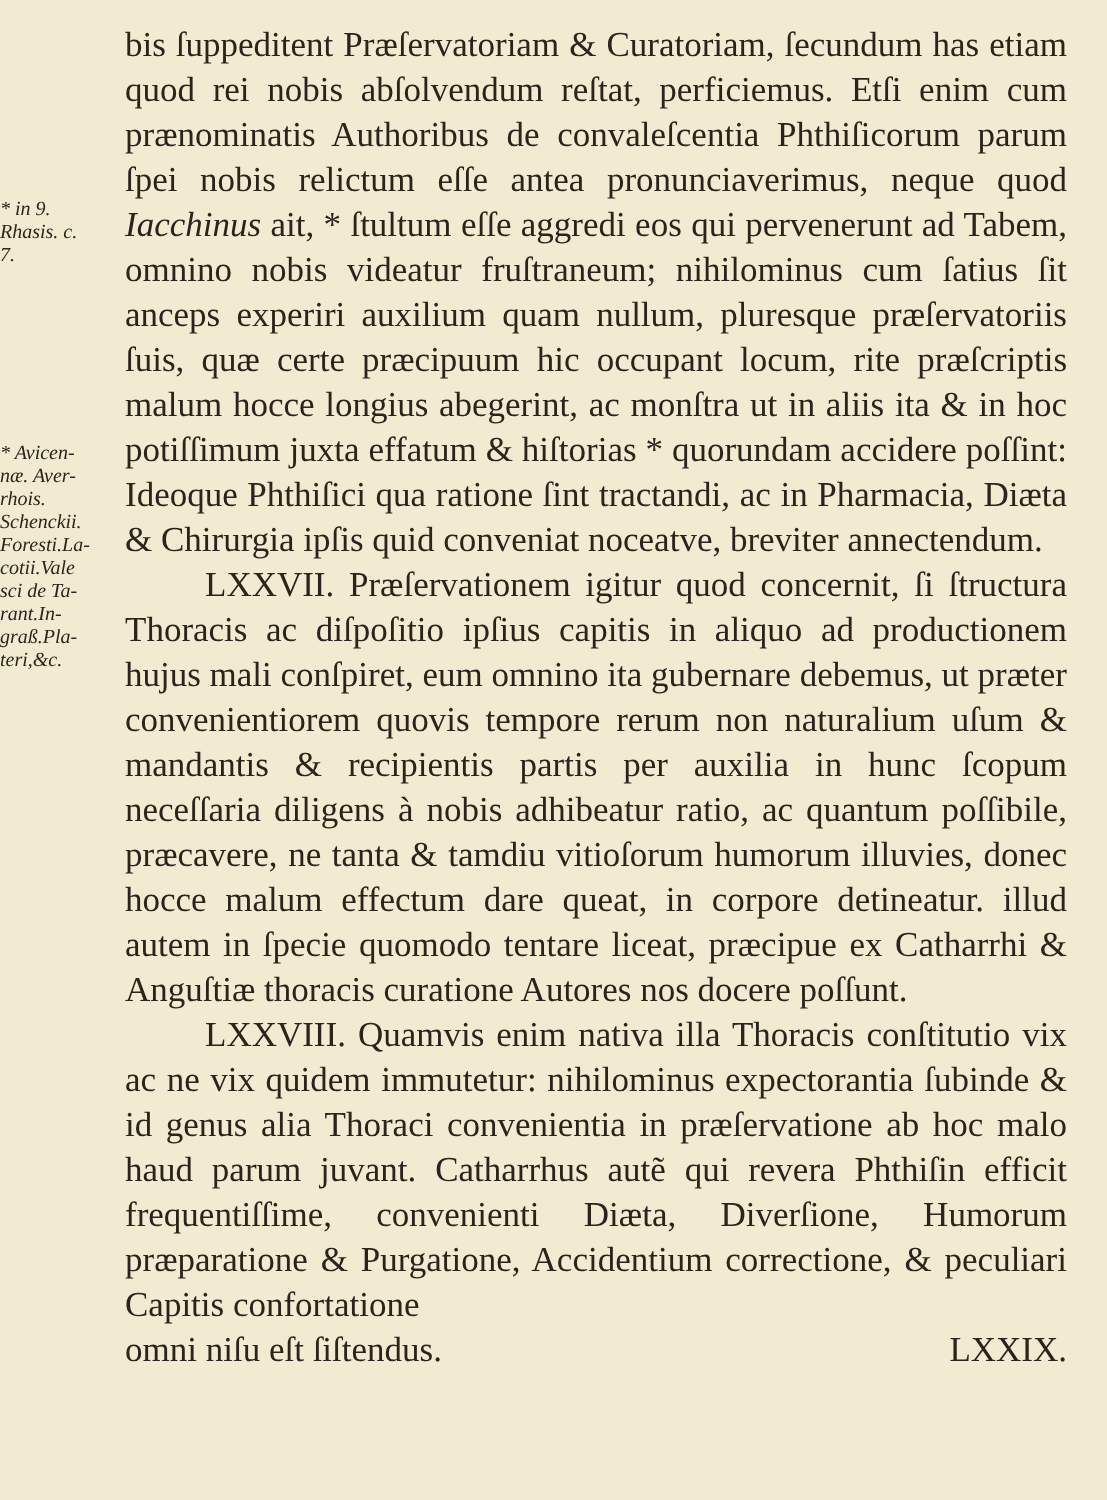* in 9.
Rhasis. c.
7.
* Avicen-
næ. Aver-
rhois.
Schenckii.
Foresti.La-
cotii.Vale
sci de Ta-
rant.In-
graß.Pla-
teri,&c.
bis ſuppeditent Præſervatoriam & Curatoriam, ſecundum has etiam quod rei nobis abſolvendum reſtat, perficiemus. Etſi enim cum prænominatis Authoribus de convaleſcentia Phthiſicorum parum ſpei nobis relictum eſſe antea pronunciaverimus, neque quod Iacchinus ait, * ſtultum eſſe aggredi eos qui pervenerunt ad Tabem, omnino nobis videatur fruſtraneum; nihilominus cum ſatius ſit anceps experiri auxilium quam nullum, pluresque præſervatoriis ſuis, quæ certe præcipuum hic occupant locum, rite præſcriptis malum hocce longius abegerint, ac monſtra ut in aliis ita & in hoc potiſſimum juxta effatum & hiſtorias * quorundam accidere poſſint: Ideoque Phthiſici qua ratione ſint tractandi, ac in Pharmacia, Diæta & Chirurgia ipſis quid conveniat noceatve, breviter annectendum.
LXXVII. Præſervationem igitur quod concernit, ſi ſtructura Thoracis ac diſpoſitio ipſius capitis in aliquo ad productionem hujus mali conſpiret, eum omnino ita gubernare debemus, ut præter convenientiorem quovis tempore rerum non naturalium uſum & mandantis & recipientis partis per auxilia in hunc ſcopum neceſſaria diligens à nobis adhibeatur ratio, ac quantum poſſibile, præcavere, ne tanta & tamdiu vitioſorum humorum illuvies, donec hocce malum effectum dare queat, in corpore detineatur. illud autem in ſpecie quomodo tentare liceat, præcipue ex Catharrhi & Anguſtiæ thoracis curatione Autores nos docere poſſunt.
LXXVIII. Quamvis enim nativa illa Thoracis conſtitutio vix ac ne vix quidem immutetur: nihilominus expectorantia ſubinde & id genus alia Thoraci convenientia in præſervatione ab hoc malo haud parum juvant. Catharrhus autẽ qui revera Phthiſin efficit frequentiſſime, convenienti Diæta, Diverſione, Humorum præparatione & Purgatione, Accidentium correctione, & peculiari Capitis confortatione
omni niſu eſt ſiſtendus. LXXIX.